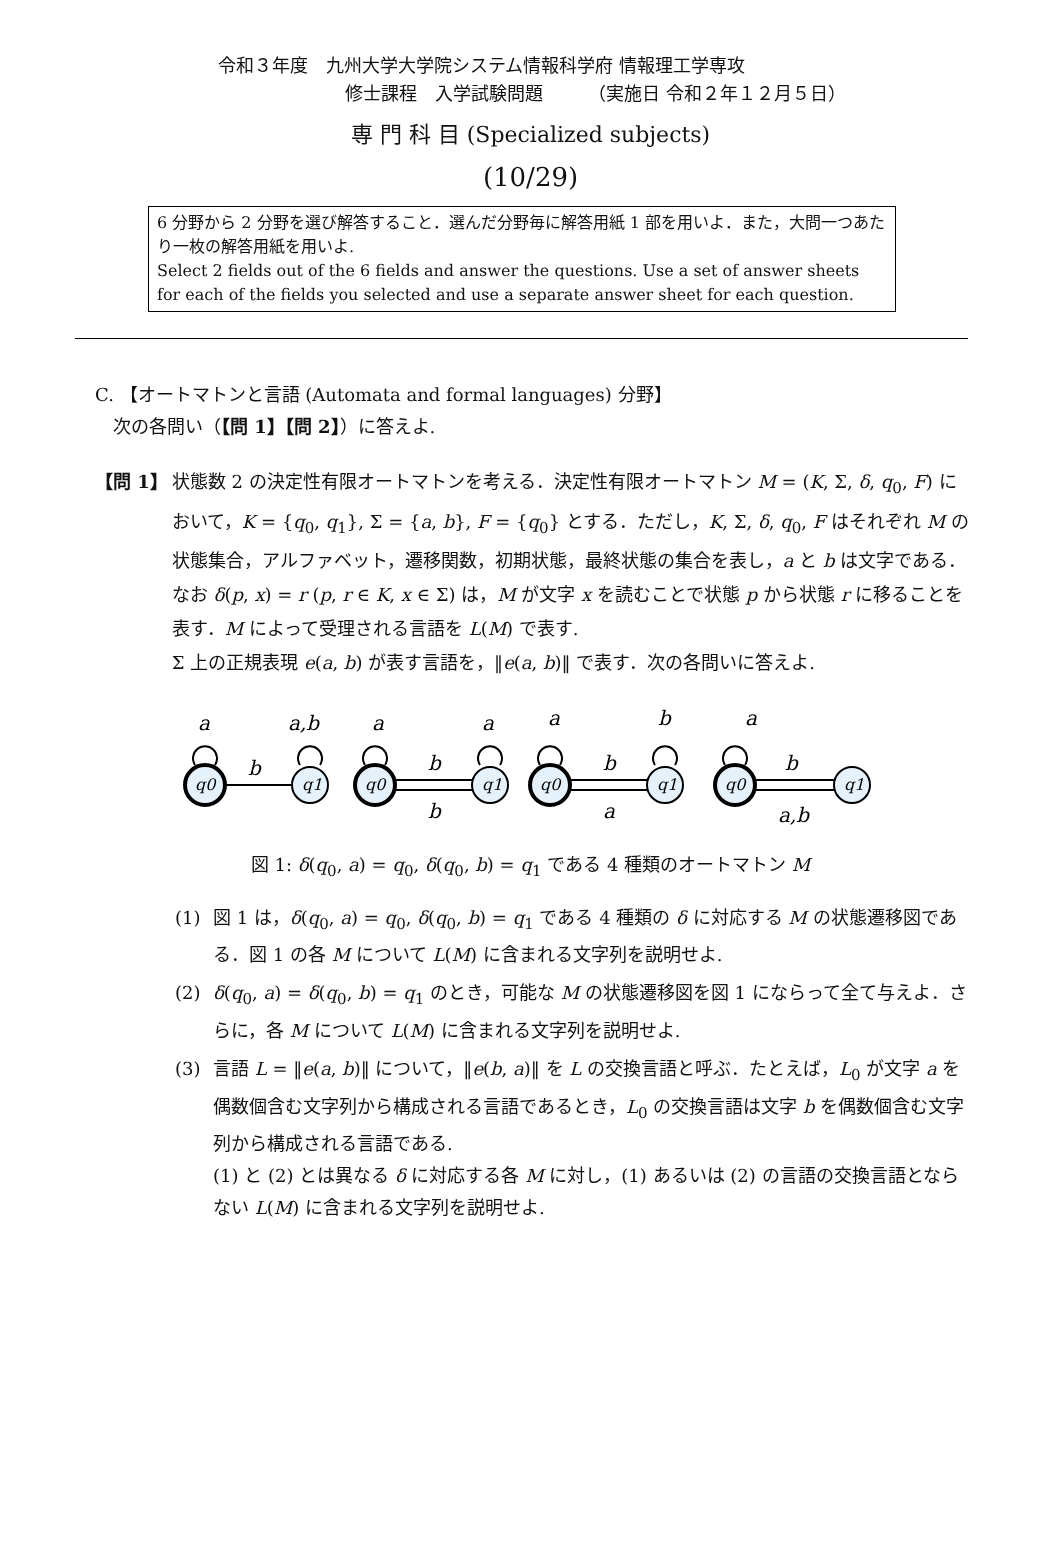令和３年度　九州大学大学院システム情報科学府 情報理工学専攻
修士課程　入学試験問題　　　（実施日 令和２年１２月５日）
専 門 科 目 (Specialized subjects)
(10/29)
6 分野から 2 分野を選び解答すること．選んだ分野毎に解答用紙 1 部を用いよ．また，大問一つあたり一枚の解答用紙を用いよ.
Select 2 fields out of the 6 fields and answer the questions. Use a set of answer sheets for each of the fields you selected and use a separate answer sheet for each question.
C. 【オートマトンと言語 (Automata and formal languages) 分野】
　次の各問い（【問 1】【問 2】）に答えよ.
【問 1】 状態数 2 の決定性有限オートマトンを考える．決定性有限オートマトン M = (K, Σ, δ, q<sub>0</sub>, F) において，K = {q<sub>0</sub>, q<sub>1</sub>}, Σ = {a, b}, F = {q<sub>0</sub>} とする．ただし，K, Σ, δ, q<sub>0</sub>, F はそれぞれ M の状態集合，アルファベット，遷移関数，初期状態，最終状態の集合を表し，a と b は文字である．なお δ(p, x) = r (p, r ∈ K, x ∈ Σ) は，M が文字 x を読むことで状態 p から状態 r に移ることを表す．M によって受理される言語を L(M) で表す.
Σ 上の正規表現 e(a, b) が表す言語を，‖e(a, b)‖ で表す．次の各問いに答えよ.
a
a,b
a
a
a
b
a
b
b
b
b
a
b
a,b
q0
q1
q0
q1
q0
q1
q0
q1
図 1: δ(q<sub>0</sub>, a) = q<sub>0</sub>, δ(q<sub>0</sub>, b) = q<sub>1</sub> である 4 種類のオートマトン M
(1) 図 1 は，δ(q<sub>0</sub>, a) = q<sub>0</sub>, δ(q<sub>0</sub>, b) = q<sub>1</sub> である 4 種類の δ に対応する M の状態遷移図である．図 1 の各 M について L(M) に含まれる文字列を説明せよ.
(2) δ(q<sub>0</sub>, a) = δ(q<sub>0</sub>, b) = q<sub>1</sub> のとき，可能な M の状態遷移図を図 1 にならって全て与えよ．さらに，各 M について L(M) に含まれる文字列を説明せよ.
(3) 言語 L = ‖e(a, b)‖ について，‖e(b, a)‖ を L の交換言語と呼ぶ．たとえば，L<sub>0</sub> が文字 a を偶数個含む文字列から構成される言語であるとき，L<sub>0</sub> の交換言語は文字 b を偶数個含む文字列から構成される言語である.
(1) と (2) とは異なる δ に対応する各 M に対し，(1) あるいは (2) の言語の交換言語とならない L(M) に含まれる文字列を説明せよ.